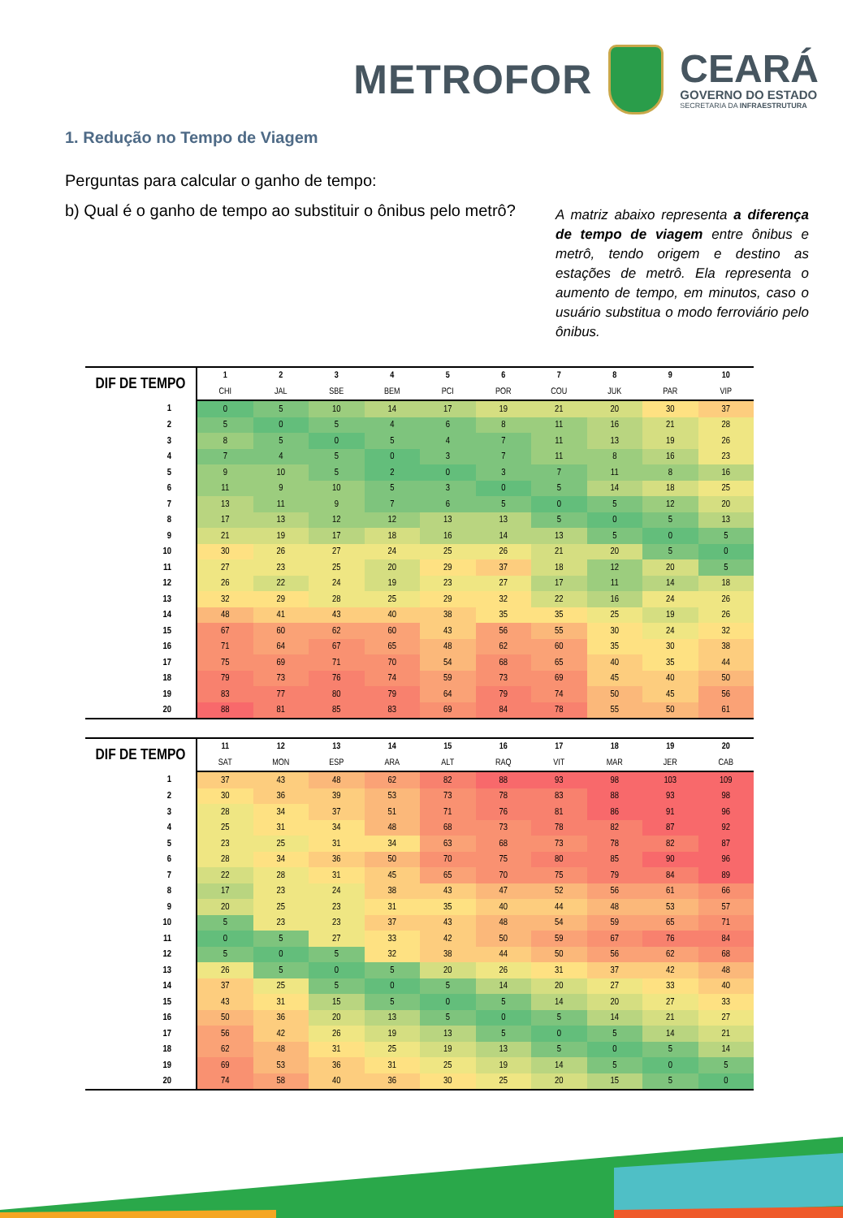METROFOR
CEARÁ
GOVERNO DO ESTADO
SECRETARIA DA INFRAESTRUTURA
1. Redução no Tempo de Viagem
Perguntas para calcular o ganho de tempo:
b) Qual é o ganho de tempo ao substituir o ônibus pelo metrô?
A matriz abaixo representa a diferença de tempo de viagem entre ônibus e metrô, tendo origem e destino as estações de metrô. Ela representa o aumento de tempo, em minutos, caso o usuário substitua o modo ferroviário pelo ônibus.
| DIF DE TEMPO | 1 | 2 | 3 | 4 | 5 | 6 | 7 | 8 | 9 | 10 |
| --- | --- | --- | --- | --- | --- | --- | --- | --- | --- | --- |
| | CHI | JAL | SBE | BEM | PCI | POR | COU | JUK | PAR | VIP |
| 1 | 0 | 5 | 10 | 14 | 17 | 19 | 21 | 20 | 30 | 37 |
| 2 | 5 | 0 | 5 | 4 | 6 | 8 | 11 | 16 | 21 | 28 |
| 3 | 8 | 5 | 0 | 5 | 4 | 7 | 11 | 13 | 19 | 26 |
| 4 | 7 | 4 | 5 | 0 | 3 | 7 | 11 | 8 | 16 | 23 |
| 5 | 9 | 10 | 5 | 2 | 0 | 3 | 7 | 11 | 8 | 16 |
| 6 | 11 | 9 | 10 | 5 | 3 | 0 | 5 | 14 | 18 | 25 |
| 7 | 13 | 11 | 9 | 7 | 6 | 5 | 0 | 5 | 12 | 20 |
| 8 | 17 | 13 | 12 | 12 | 13 | 13 | 5 | 0 | 5 | 13 |
| 9 | 21 | 19 | 17 | 18 | 16 | 14 | 13 | 5 | 0 | 5 |
| 10 | 30 | 26 | 27 | 24 | 25 | 26 | 21 | 20 | 5 | 0 |
| 11 | 27 | 23 | 25 | 20 | 29 | 37 | 18 | 12 | 20 | 5 |
| 12 | 26 | 22 | 24 | 19 | 23 | 27 | 17 | 11 | 14 | 18 |
| 13 | 32 | 29 | 28 | 25 | 29 | 32 | 22 | 16 | 24 | 26 |
| 14 | 48 | 41 | 43 | 40 | 38 | 35 | 35 | 25 | 19 | 26 |
| 15 | 67 | 60 | 62 | 60 | 43 | 56 | 55 | 30 | 24 | 32 |
| 16 | 71 | 64 | 67 | 65 | 48 | 62 | 60 | 35 | 30 | 38 |
| 17 | 75 | 69 | 71 | 70 | 54 | 68 | 65 | 40 | 35 | 44 |
| 18 | 79 | 73 | 76 | 74 | 59 | 73 | 69 | 45 | 40 | 50 |
| 19 | 83 | 77 | 80 | 79 | 64 | 79 | 74 | 50 | 45 | 56 |
| 20 | 88 | 81 | 85 | 83 | 69 | 84 | 78 | 55 | 50 | 61 |
| DIF DE TEMPO | 11 | 12 | 13 | 14 | 15 | 16 | 17 | 18 | 19 | 20 |
| --- | --- | --- | --- | --- | --- | --- | --- | --- | --- | --- |
| | SAT | MON | ESP | ARA | ALT | RAQ | VIT | MAR | JER | CAB |
| 1 | 37 | 43 | 48 | 62 | 82 | 88 | 93 | 98 | 103 | 109 |
| 2 | 30 | 36 | 39 | 53 | 73 | 78 | 83 | 88 | 93 | 98 |
| 3 | 28 | 34 | 37 | 51 | 71 | 76 | 81 | 86 | 91 | 96 |
| 4 | 25 | 31 | 34 | 48 | 68 | 73 | 78 | 82 | 87 | 92 |
| 5 | 23 | 25 | 31 | 34 | 63 | 68 | 73 | 78 | 82 | 87 |
| 6 | 28 | 34 | 36 | 50 | 70 | 75 | 80 | 85 | 90 | 96 |
| 7 | 22 | 28 | 31 | 45 | 65 | 70 | 75 | 79 | 84 | 89 |
| 8 | 17 | 23 | 24 | 38 | 43 | 47 | 52 | 56 | 61 | 66 |
| 9 | 20 | 25 | 23 | 31 | 35 | 40 | 44 | 48 | 53 | 57 |
| 10 | 5 | 23 | 23 | 37 | 43 | 48 | 54 | 59 | 65 | 71 |
| 11 | 0 | 5 | 27 | 33 | 42 | 50 | 59 | 67 | 76 | 84 |
| 12 | 5 | 0 | 5 | 32 | 38 | 44 | 50 | 56 | 62 | 68 |
| 13 | 26 | 5 | 0 | 5 | 20 | 26 | 31 | 37 | 42 | 48 |
| 14 | 37 | 25 | 5 | 0 | 5 | 14 | 20 | 27 | 33 | 40 |
| 15 | 43 | 31 | 15 | 5 | 0 | 5 | 14 | 20 | 27 | 33 |
| 16 | 50 | 36 | 20 | 13 | 5 | 0 | 5 | 14 | 21 | 27 |
| 17 | 56 | 42 | 26 | 19 | 13 | 5 | 0 | 5 | 14 | 21 |
| 18 | 62 | 48 | 31 | 25 | 19 | 13 | 5 | 0 | 5 | 14 |
| 19 | 69 | 53 | 36 | 31 | 25 | 19 | 14 | 5 | 0 | 5 |
| 20 | 74 | 58 | 40 | 36 | 30 | 25 | 20 | 15 | 5 | 0 |